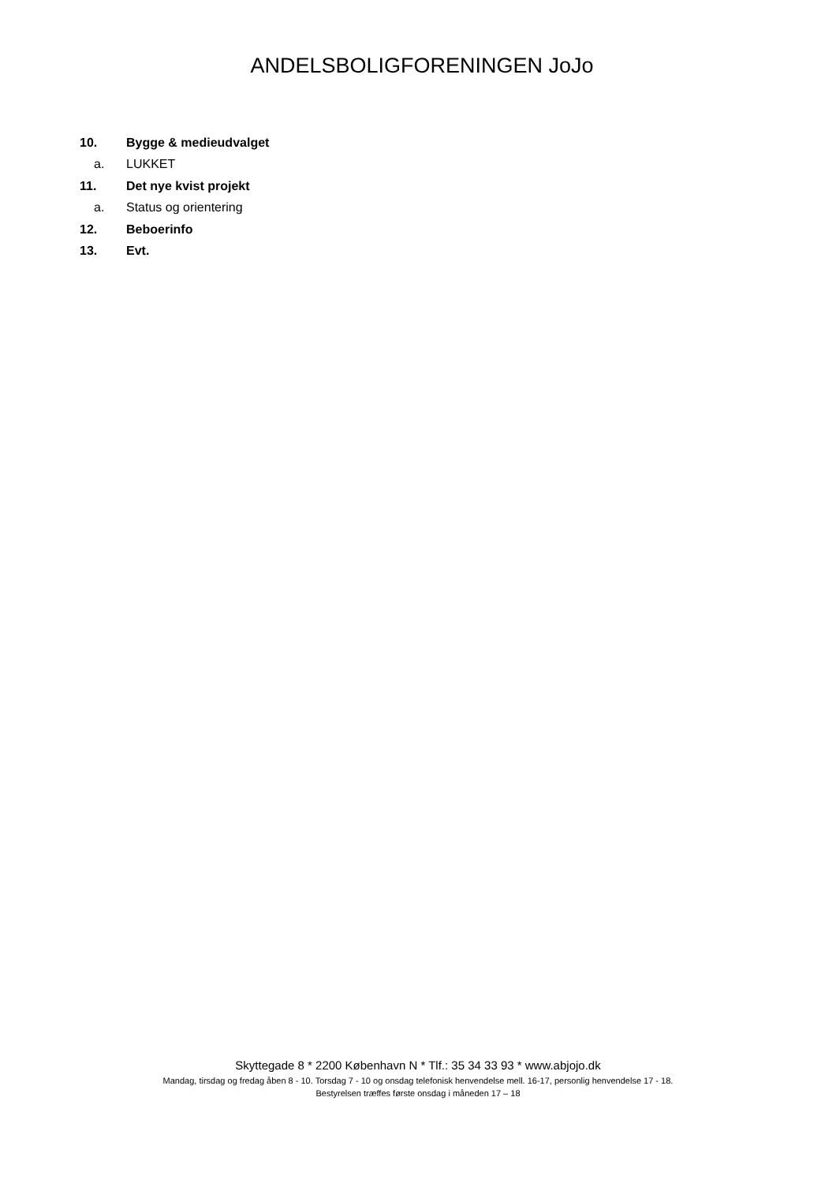ANDELSBOLIGFORENINGEN JoJo
10. Bygge & medieudvalget
a. LUKKET
11. Det nye kvist projekt
a. Status og orientering
12. Beboerinfo
13. Evt.
Skyttegade 8 * 2200 København N * Tlf.: 35 34 33 93 * www.abjojo.dk
Mandag, tirsdag og fredag åben 8 - 10. Torsdag 7 - 10 og onsdag telefonisk henvendelse mell. 16-17, personlig henvendelse 17 - 18.
Bestyrelsen træffes første onsdag i måneden 17 – 18